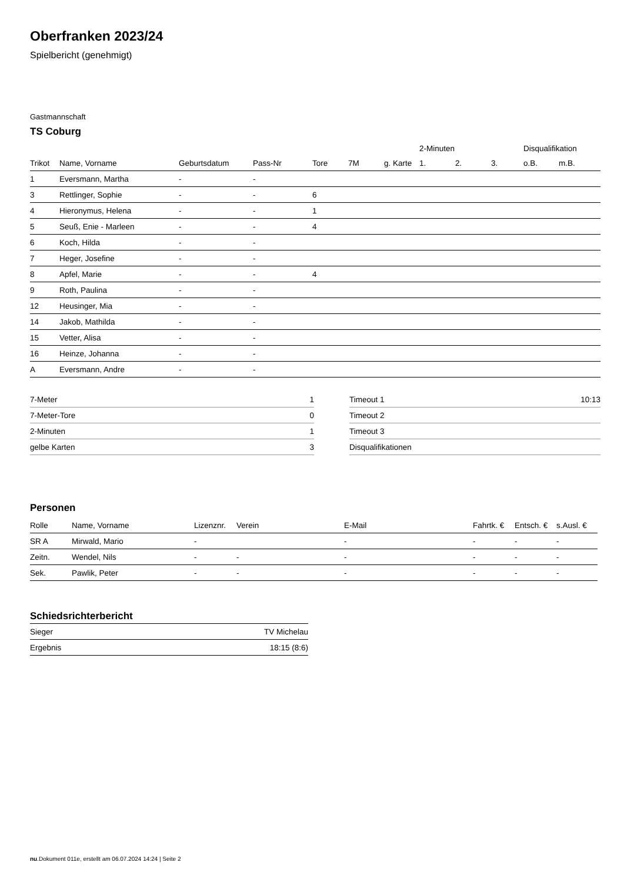Oberfranken 2023/24
Spielbericht (genehmigt)
Gastmannschaft
TS Coburg
| | | | | | | | 2-Minuten | | | Disqualifikation | |
| Trikot | Name, Vorname | Geburtsdatum | Pass-Nr | Tore | 7M | g. Karte | 1. | 2. | 3. | o.B. | m.B. |
| 1 | Eversmann, Martha | - | - | | | | | | | | |
| 3 | Rettlinger, Sophie | - | - | 6 | | | | | | | |
| 4 | Hieronymus, Helena | - | - | 1 | | | | | | | |
| 5 | Seuß, Enie - Marleen | - | - | 4 | | | | | | | |
| 6 | Koch, Hilda | - | - | | | | | | | | |
| 7 | Heger, Josefine | - | - | | | | | | | | |
| 8 | Apfel, Marie | - | - | 4 | | | | | | | |
| 9 | Roth, Paulina | - | - | | | | | | | | |
| 12 | Heusinger, Mia | - | - | | | | | | | | |
| 14 | Jakob, Mathilda | - | - | | | | | | | | |
| 15 | Vetter, Alisa | - | - | | | | | | | | |
| 16 | Heinze, Johanna | - | - | | | | | | | | |
| A | Eversmann, Andre | - | - | | | | | | | | |
| 7-Meter | 1 |
| 7-Meter-Tore | 0 |
| 2-Minuten | 1 |
| gelbe Karten | 3 |
| Timeout 1 | 10:13 |
| Timeout 2 | |
| Timeout 3 | |
| Disqualifikationen | |
Personen
| Rolle | Name, Vorname | Lizenznr. | Verein | E-Mail | Fahrtk. € | Entsch. € | s.Ausl. € |
| --- | --- | --- | --- | --- | --- | --- | --- |
| SR A | Mirwald, Mario | - | | - | - | - | - |
| Zeitn. | Wendel, Nils | - | - | - | - | - | - |
| Sek. | Pawlik, Peter | - | - | - | - | - | - |
Schiedsrichterbericht
| Sieger | TV Michelau |
| Ergebnis | 18:15 (8:6) |
nu.Dokument 011e, erstellt am 06.07.2024 14:24 | Seite 2